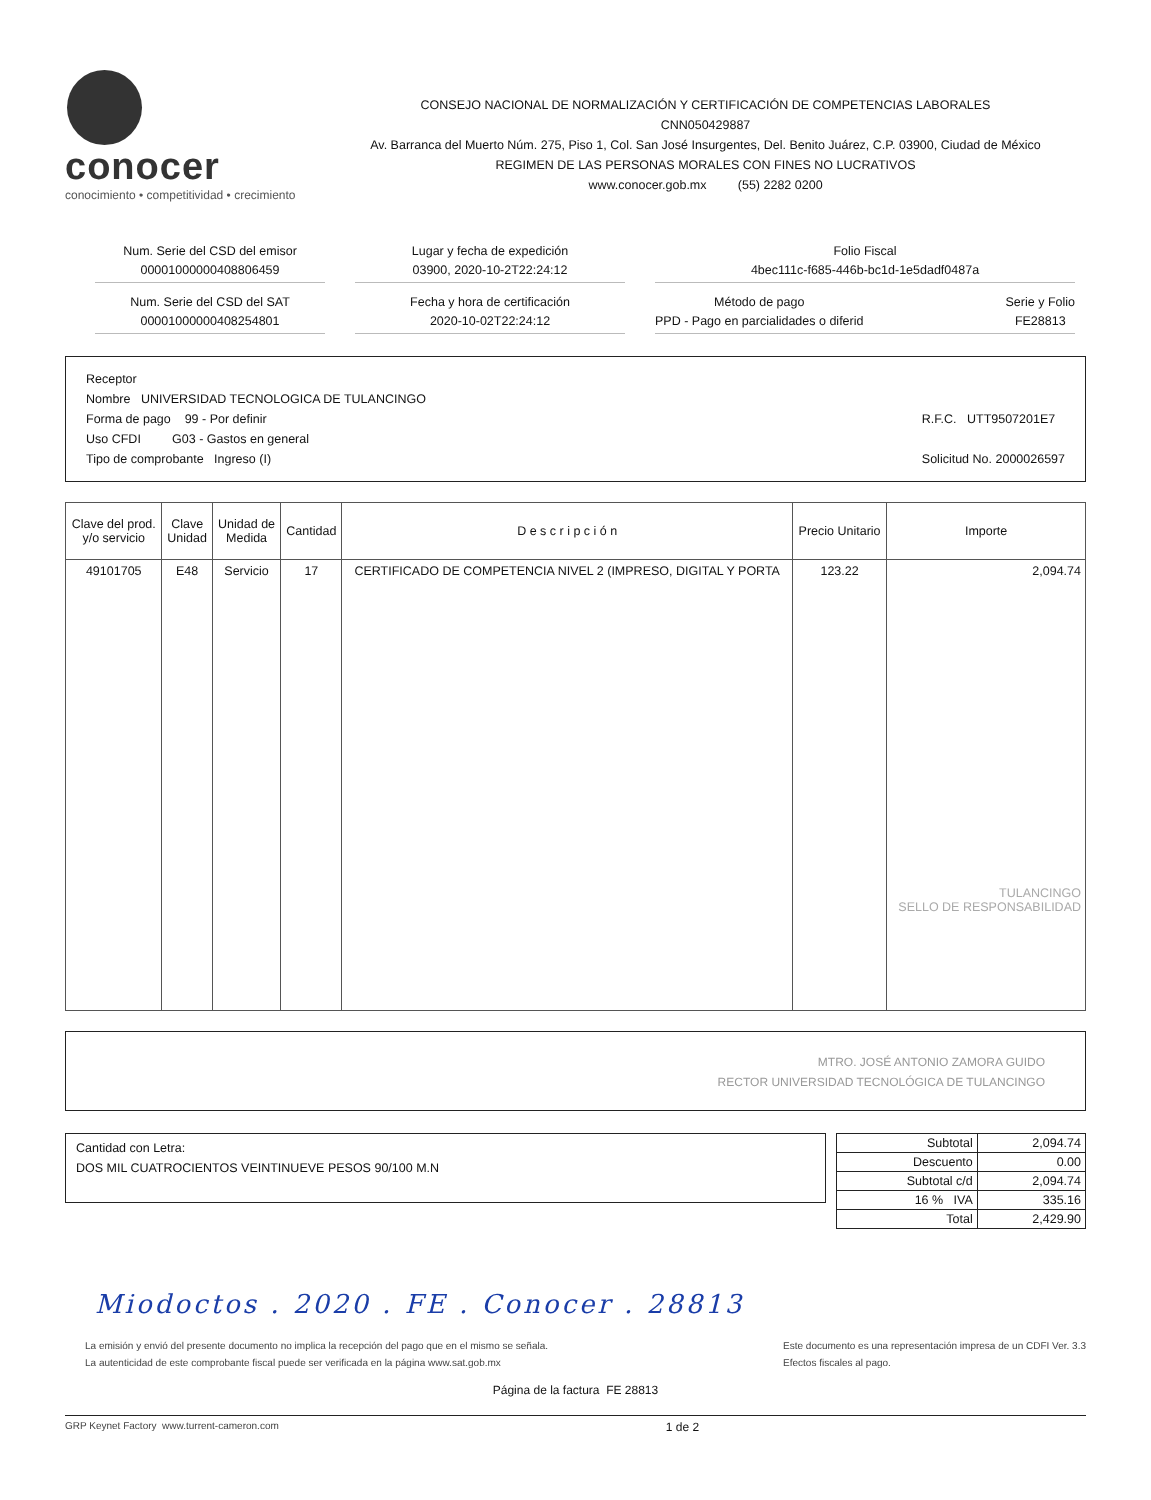conocer
conocimiento • competitividad • crecimiento
CONSEJO NACIONAL DE NORMALIZACIÓN Y CERTIFICACIÓN DE COMPETENCIAS LABORALES
CNN050429887
Av. Barranca del Muerto Núm. 275, Piso 1, Col. San José Insurgentes, Del. Benito Juárez, C.P. 03900, Ciudad de México
REGIMEN DE LAS PERSONAS MORALES CON FINES NO LUCRATIVOS
www.conocer.gob.mx (55) 2282 0200
Num. Serie del CSD del emisor
00001000000408806459
Lugar y fecha de expedición
03900, 2020-10-2T22:24:12
Folio Fiscal
4bec111c-f685-446b-bc1d-1e5dadf0487a
Num. Serie del CSD del SAT
00001000000408254801
Fecha y hora de certificación
2020-10-02T22:24:12
Método de pago
PPD - Pago en parcialidades o diferid Serie y Folio
FE28813
Receptor
Nombre UNIVERSIDAD TECNOLOGICA DE TULANCINGO
Forma de pago 99 - Por definir
Uso CFDI G03 - Gastos en general
Tipo de comprobante Ingreso (I)
R.F.C. UTT9507201E7
Solicitud No. 2000026597
| Clave del prod. y/o servicio | Clave Unidad | Unidad de Medida | Cantidad | D e s c r i p c i ó n | Precio Unitario | Importe |
| --- | --- | --- | --- | --- | --- | --- |
| 49101705 | E48 | Servicio | 17 | CERTIFICADO DE COMPETENCIA NIVEL 2 (IMPRESO, DIGITAL Y PORTA | 123.22 | 2,094.74 TULANCINGO SELLO DE RESPONSABILIDAD |
MTRO. JOSÉ ANTONIO ZAMORA GUIDO
RECTOR UNIVERSIDAD TECNOLÓGICA DE TULANCINGO
Cantidad con Letra:
DOS MIL CUATROCIENTOS VEINTINUEVE PESOS 90/100 M.N
| Subtotal | 2,094.74 |
| Descuento | 0.00 |
| Subtotal c/d | 2,094.74 |
| 16 % IVA | 335.16 |
| Total | 2,429.90 |
Miodoctos . 2020 . FE . Conocer . 28813
La emisión y envió del presente documento no implica la recepción del pago que en el mismo se señala.
La autenticidad de este comprobante fiscal puede ser verificada en la página www.sat.gob.mx
Este documento es una representación impresa de un CDFI Ver. 3.3
Efectos fiscales al pago.
Página de la factura FE 28813
GRP Keynet Factory www.turrent-cameron.com 1 de 2